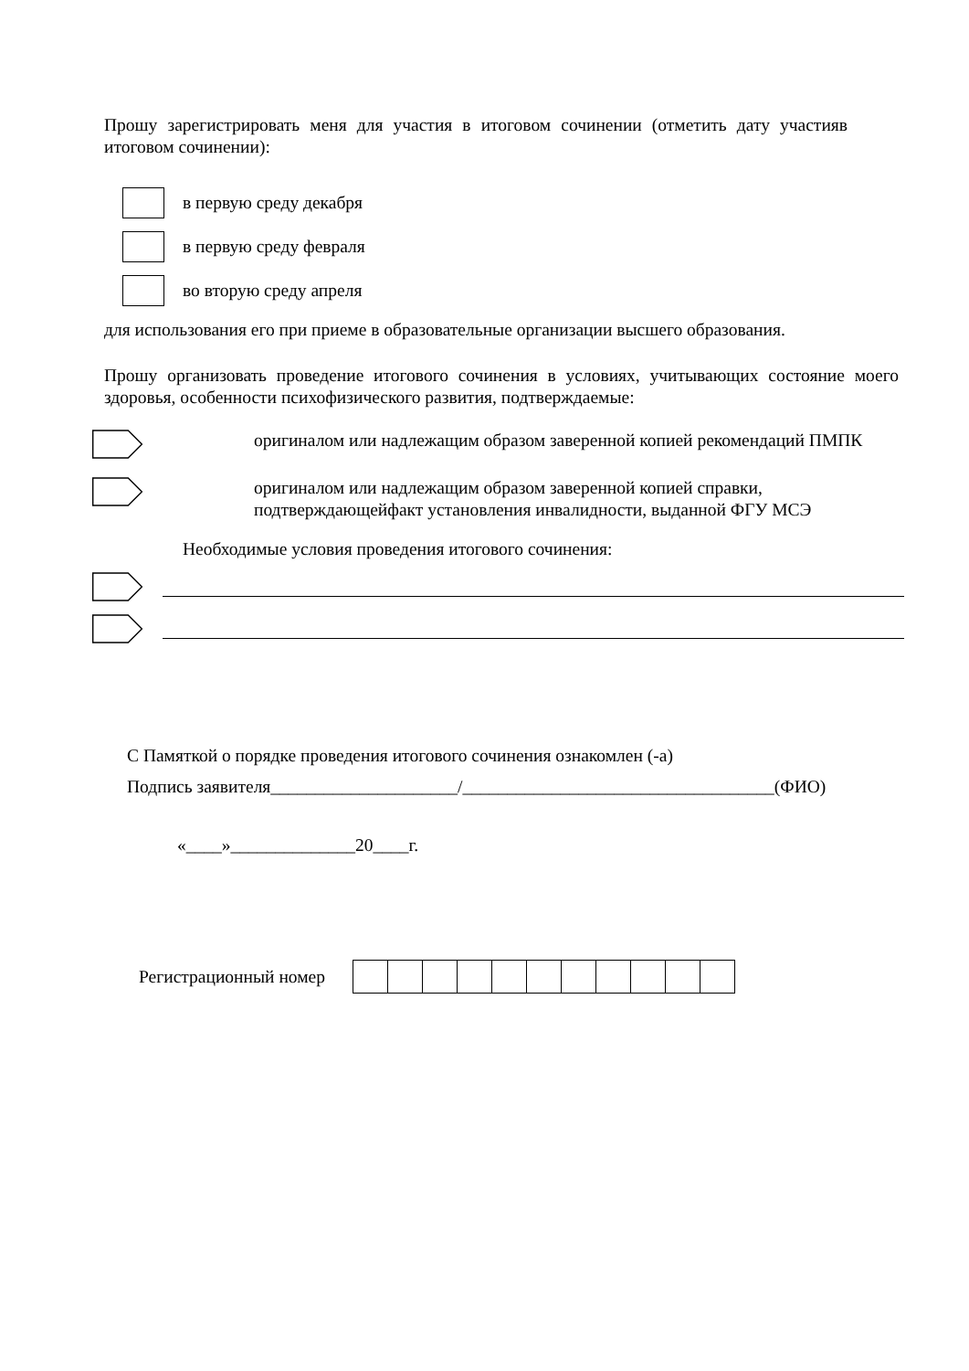Прошу зарегистрировать меня для участия в итоговом сочинении (отметить дату участияв итоговом сочинении):
в первую среду декабря
в первую среду февраля
во вторую среду апреля
для использования его при приеме в образовательные организации высшего образования.
Прошу организовать проведение итогового сочинения в условиях, учитывающих состояние моего здоровья, особенности психофизического развития, подтверждаемые:
оригиналом или надлежащим образом заверенной копией рекомендаций ПМПК
оригиналом или надлежащим образом заверенной копией справки, подтверждающейфакт установления инвалидности, выданной ФГУ МСЭ
Необходимые условия проведения итогового сочинения:
С Памяткой о порядке проведения итогового сочинения ознакомлен (-а)
Подпись заявителя_____________________/___________________________________(ФИО)
«____»______________20____г.
Регистрационный номер